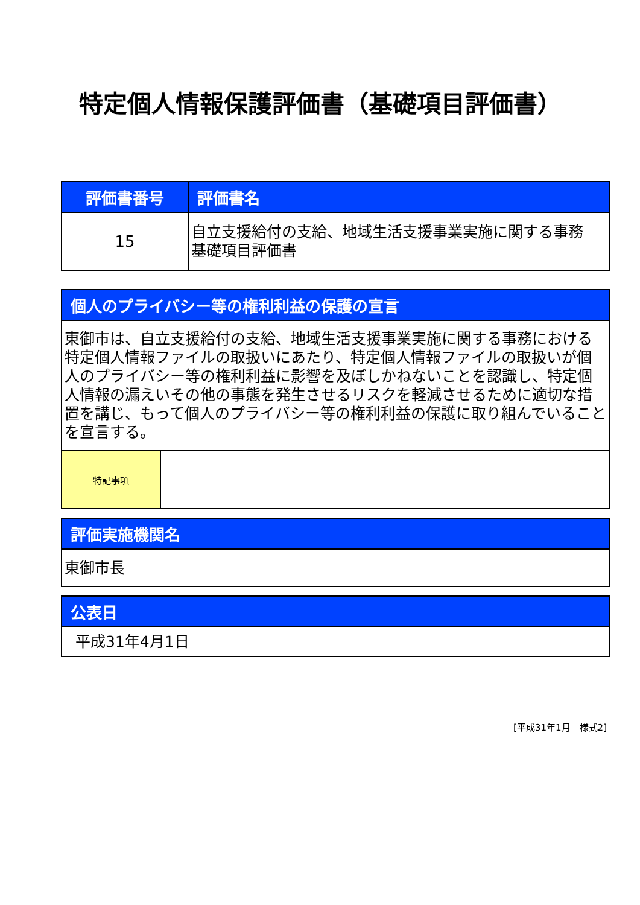特定個人情報保護評価書（基礎項目評価書）
| 評価書番号 | 評価書名 |
| --- | --- |
| 15 | 自立支援給付の支給、地域生活支援事業実施に関する事務 基礎項目評価書 |
| 個人のプライバシー等の権利利益の保護の宣言 | |
| --- | --- |
| 東御市は、自立支援給付の支給、地域生活支援事業実施に関する事務における特定個人情報ファイルの取扱いにあたり、特定個人情報ファイルの取扱いが個人のプライバシー等の権利利益に影響を及ぼしかねないことを認識し、特定個人情報の漏えいその他の事態を発生させるリスクを軽減させるために適切な措置を講じ、もって個人のプライバシー等の権利利益の保護に取り組んでいることを宣言する。 | |
| 特記事項 | |
| 評価実施機関名 |
| --- |
| 東御市長 |
| 公表日 |
| --- |
| 平成31年4月1日 |
[平成31年1月　様式2]